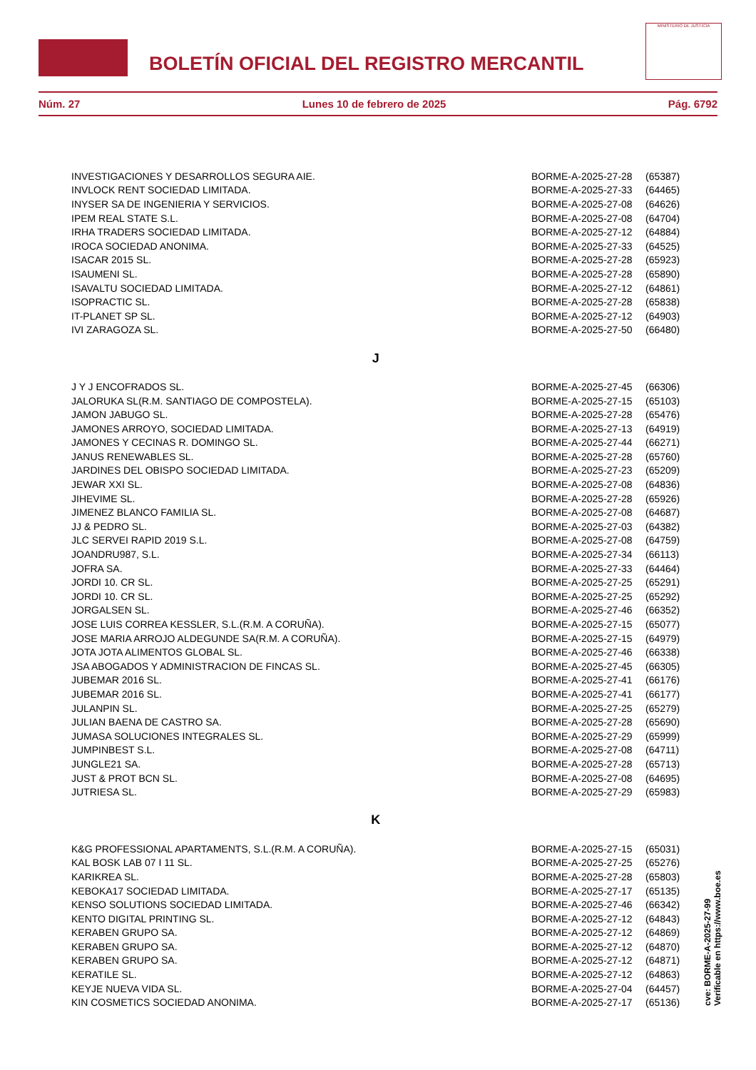BOLETÍN OFICIAL DEL REGISTRO MERCANTIL
MINISTERIO DE JUSTICIA
Núm. 27 Lunes 10 de febrero de 2025 Pág. 6792
| INVESTIGACIONES Y DESARROLLOS SEGURA AIE. | BORME-A-2025-27-28 | (65387) |
| INVLOCK RENT SOCIEDAD LIMITADA. | BORME-A-2025-27-33 | (64465) |
| INYSER SA DE INGENIERIA Y SERVICIOS. | BORME-A-2025-27-08 | (64626) |
| IPEM REAL STATE S.L. | BORME-A-2025-27-08 | (64704) |
| IRHA TRADERS SOCIEDAD LIMITADA. | BORME-A-2025-27-12 | (64884) |
| IROCA SOCIEDAD ANONIMA. | BORME-A-2025-27-33 | (64525) |
| ISACAR 2015 SL. | BORME-A-2025-27-28 | (65923) |
| ISAUMENI SL. | BORME-A-2025-27-28 | (65890) |
| ISAVALTU SOCIEDAD LIMITADA. | BORME-A-2025-27-12 | (64861) |
| ISOPRACTIC SL. | BORME-A-2025-27-28 | (65838) |
| IT-PLANET SP SL. | BORME-A-2025-27-12 | (64903) |
| IVI ZARAGOZA SL. | BORME-A-2025-27-50 | (66480) |
| J | | |
| J Y J ENCOFRADOS SL. | BORME-A-2025-27-45 | (66306) |
| JALORUKA SL(R.M. SANTIAGO DE COMPOSTELA). | BORME-A-2025-27-15 | (65103) |
| JAMON JABUGO SL. | BORME-A-2025-27-28 | (65476) |
| JAMONES ARROYO, SOCIEDAD LIMITADA. | BORME-A-2025-27-13 | (64919) |
| JAMONES Y CECINAS R. DOMINGO SL. | BORME-A-2025-27-44 | (66271) |
| JANUS RENEWABLES SL. | BORME-A-2025-27-28 | (65760) |
| JARDINES DEL OBISPO SOCIEDAD LIMITADA. | BORME-A-2025-27-23 | (65209) |
| JEWAR XXI SL. | BORME-A-2025-27-08 | (64836) |
| JIHEVIME SL. | BORME-A-2025-27-28 | (65926) |
| JIMENEZ BLANCO FAMILIA SL. | BORME-A-2025-27-08 | (64687) |
| JJ & PEDRO SL. | BORME-A-2025-27-03 | (64382) |
| JLC SERVEI RAPID 2019 S.L. | BORME-A-2025-27-08 | (64759) |
| JOANDRU987, S.L. | BORME-A-2025-27-34 | (66113) |
| JOFRA SA. | BORME-A-2025-27-33 | (64464) |
| JORDI 10. CR SL. | BORME-A-2025-27-25 | (65291) |
| JORDI 10. CR SL. | BORME-A-2025-27-25 | (65292) |
| JORGALSEN SL. | BORME-A-2025-27-46 | (66352) |
| JOSE LUIS CORREA KESSLER, S.L.(R.M. A CORUÑA). | BORME-A-2025-27-15 | (65077) |
| JOSE MARIA ARROJO ALDEGUNDE SA(R.M. A CORUÑA). | BORME-A-2025-27-15 | (64979) |
| JOTA JOTA ALIMENTOS GLOBAL SL. | BORME-A-2025-27-46 | (66338) |
| JSA ABOGADOS Y ADMINISTRACION DE FINCAS SL. | BORME-A-2025-27-45 | (66305) |
| JUBEMAR 2016 SL. | BORME-A-2025-27-41 | (66176) |
| JUBEMAR 2016 SL. | BORME-A-2025-27-41 | (66177) |
| JULANPIN SL. | BORME-A-2025-27-25 | (65279) |
| JULIAN BAENA DE CASTRO SA. | BORME-A-2025-27-28 | (65690) |
| JUMASA SOLUCIONES INTEGRALES SL. | BORME-A-2025-27-29 | (65999) |
| JUMPINBEST S.L. | BORME-A-2025-27-08 | (64711) |
| JUNGLE21 SA. | BORME-A-2025-27-28 | (65713) |
| JUST & PROT BCN SL. | BORME-A-2025-27-08 | (64695) |
| JUTRIESA SL. | BORME-A-2025-27-29 | (65983) |
| K | | |
| K&G PROFESSIONAL APARTAMENTS, S.L.(R.M. A CORUÑA). | BORME-A-2025-27-15 | (65031) |
| KAL BOSK LAB 07 I 11 SL. | BORME-A-2025-27-25 | (65276) |
| KARIKREA SL. | BORME-A-2025-27-28 | (65803) |
| KEBOKA17 SOCIEDAD LIMITADA. | BORME-A-2025-27-17 | (65135) |
| KENSO SOLUTIONS SOCIEDAD LIMITADA. | BORME-A-2025-27-46 | (66342) |
| KENTO DIGITAL PRINTING SL. | BORME-A-2025-27-12 | (64843) |
| KERABEN GRUPO SA. | BORME-A-2025-27-12 | (64869) |
| KERABEN GRUPO SA. | BORME-A-2025-27-12 | (64870) |
| KERABEN GRUPO SA. | BORME-A-2025-27-12 | (64871) |
| KERATILE SL. | BORME-A-2025-27-12 | (64863) |
| KEYJE NUEVA VIDA SL. | BORME-A-2025-27-04 | (64457) |
| KIN COSMETICS SOCIEDAD ANONIMA. | BORME-A-2025-27-17 | (65136) |
cve: BORME-A-2025-27-99
Verificable en https://www.boe.es